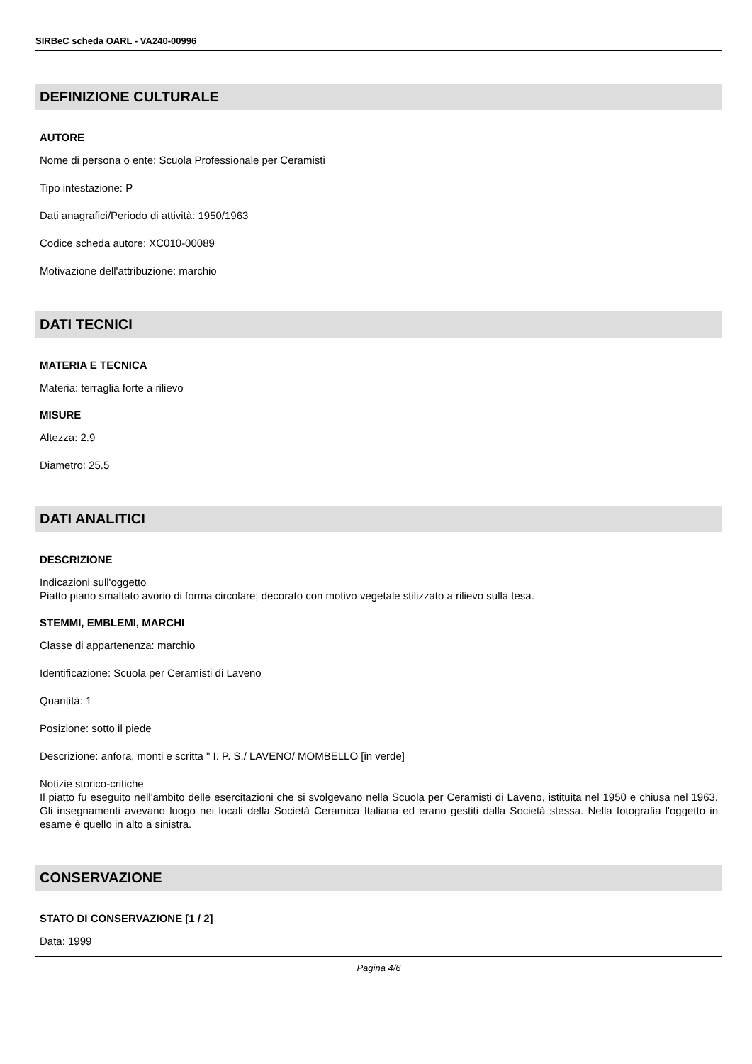SIRBeC scheda OARL - VA240-00996
DEFINIZIONE CULTURALE
AUTORE
Nome di persona o ente: Scuola Professionale per Ceramisti
Tipo intestazione: P
Dati anagrafici/Periodo di attività: 1950/1963
Codice scheda autore: XC010-00089
Motivazione dell'attribuzione: marchio
DATI TECNICI
MATERIA E TECNICA
Materia: terraglia forte a rilievo
MISURE
Altezza: 2.9
Diametro: 25.5
DATI ANALITICI
DESCRIZIONE
Indicazioni sull'oggetto
Piatto piano smaltato avorio di forma circolare; decorato con motivo vegetale stilizzato a rilievo sulla tesa.
STEMMI, EMBLEMI, MARCHI
Classe di appartenenza: marchio
Identificazione: Scuola per Ceramisti di Laveno
Quantità: 1
Posizione: sotto il piede
Descrizione: anfora, monti e scritta " I. P. S./ LAVENO/ MOMBELLO [in verde]
Notizie storico-critiche
Il piatto fu eseguito nell'ambito delle esercitazioni che si svolgevano nella Scuola per Ceramisti di Laveno, istituita nel 1950 e chiusa nel 1963. Gli insegnamenti avevano luogo nei locali della Società Ceramica Italiana ed erano gestiti dalla Società stessa. Nella fotografia l'oggetto in esame è quello in alto a sinistra.
CONSERVAZIONE
STATO DI CONSERVAZIONE [1 / 2]
Data: 1999
Pagina 4/6